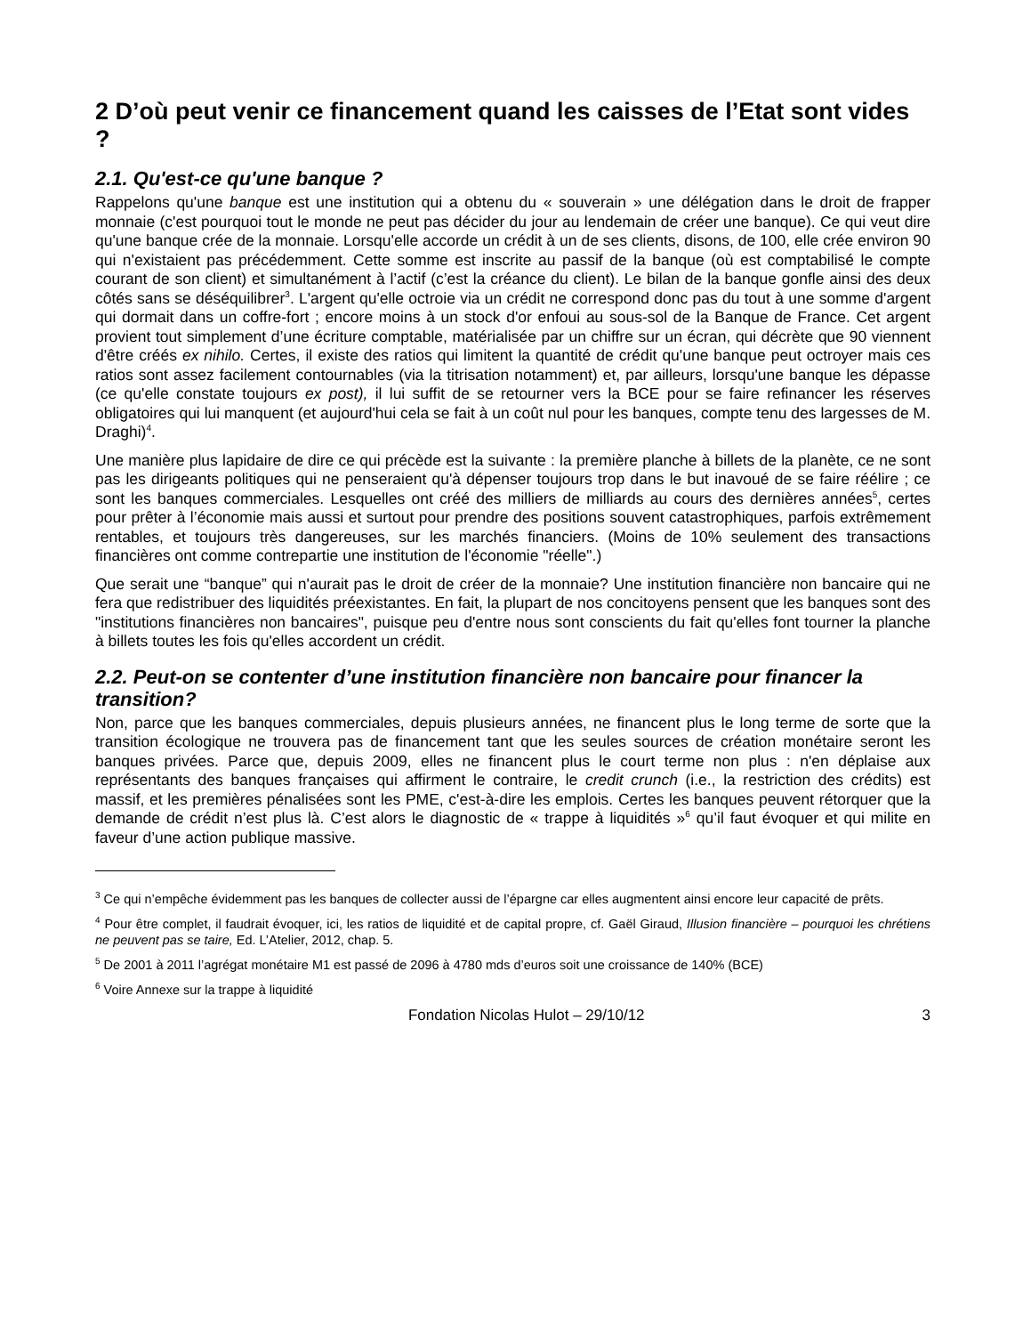2 D’où peut venir ce financement quand les caisses de l’Etat sont vides ?
2.1. Qu'est-ce qu'une banque ?
Rappelons qu'une banque est une institution qui a obtenu du « souverain » une délégation dans le droit de frapper monnaie (c'est pourquoi tout le monde ne peut pas décider du jour au lendemain de créer une banque). Ce qui veut dire qu'une banque crée de la monnaie. Lorsqu'elle accorde un crédit à un de ses clients, disons, de 100, elle crée environ 90 qui n'existaient pas précédemment. Cette somme est inscrite au passif de la banque (où est comptabilisé le compte courant de son client) et simultanément à l’actif (c’est la créance du client). Le bilan de la banque gonfle ainsi des deux côtés sans se déséquilibrer<sup>3</sup>. L'argent qu'elle octroie via un crédit ne correspond donc pas du tout à une somme d'argent qui dormait dans un coffre-fort ; encore moins à un stock d'or enfoui au sous-sol de la Banque de France. Cet argent provient tout simplement d’une écriture comptable, matérialisée par un chiffre sur un écran, qui décrète que 90 viennent d'être créés ex nihilo. Certes, il existe des ratios qui limitent la quantité de crédit qu'une banque peut octroyer mais ces ratios sont assez facilement contournables (via la titrisation notamment) et, par ailleurs, lorsqu'une banque les dépasse (ce qu'elle constate toujours ex post), il lui suffit de se retourner vers la BCE pour se faire refinancer les réserves obligatoires qui lui manquent (et aujourd'hui cela se fait à un coût nul pour les banques, compte tenu des largesses de M. Draghi)<sup>4</sup>.
Une manière plus lapidaire de dire ce qui précède est la suivante : la première planche à billets de la planète, ce ne sont pas les dirigeants politiques qui ne penseraient qu'à dépenser toujours trop dans le but inavoué de se faire réélire ; ce sont les banques commerciales. Lesquelles ont créé des milliers de milliards au cours des dernières années<sup>5</sup>, certes pour prêter à l’économie mais aussi et surtout pour prendre des positions souvent catastrophiques, parfois extrêmement rentables, et toujours très dangereuses, sur les marchés financiers. (Moins de 10% seulement des transactions financières ont comme contrepartie une institution de l'économie "réelle".)
Que serait une “banque” qui n'aurait pas le droit de créer de la monnaie? Une institution financière non bancaire qui ne fera que redistribuer des liquidités préexistantes. En fait, la plupart de nos concitoyens pensent que les banques sont des "institutions financières non bancaires", puisque peu d'entre nous sont conscients du fait qu'elles font tourner la planche à billets toutes les fois qu'elles accordent un crédit.
2.2. Peut-on se contenter d’une institution financière non bancaire pour financer la transition?
Non, parce que les banques commerciales, depuis plusieurs années, ne financent plus le long terme de sorte que la transition écologique ne trouvera pas de financement tant que les seules sources de création monétaire seront les banques privées. Parce que, depuis 2009, elles ne financent plus le court terme non plus : n'en déplaise aux représentants des banques françaises qui affirment le contraire, le credit crunch (i.e., la restriction des crédits) est massif, et les premières pénalisées sont les PME, c'est-à-dire les emplois. Certes les banques peuvent rétorquer que la demande de crédit n’est plus là. C’est alors le diagnostic de « trappe à liquidités »<sup>6</sup> qu’il faut évoquer et qui milite en faveur d’une action publique massive.
<sup>3</sup> Ce qui n’empêche évidemment pas les banques de collecter aussi de l’épargne car elles augmentent ainsi encore leur capacité de prêts.
<sup>4</sup> Pour être complet, il faudrait évoquer, ici, les ratios de liquidité et de capital propre, cf. Gaël Giraud, Illusion financière – pourquoi les chrétiens ne peuvent pas se taire, Ed. L’Atelier, 2012, chap. 5.
<sup>5</sup> De 2001 à 2011 l’agrégat monétaire M1 est passé de 2096 à 4780 mds d’euros soit une croissance de 140% (BCE)
<sup>6</sup> Voire Annexe sur la trappe à liquidité
Fondation Nicolas Hulot – 29/10/12 3